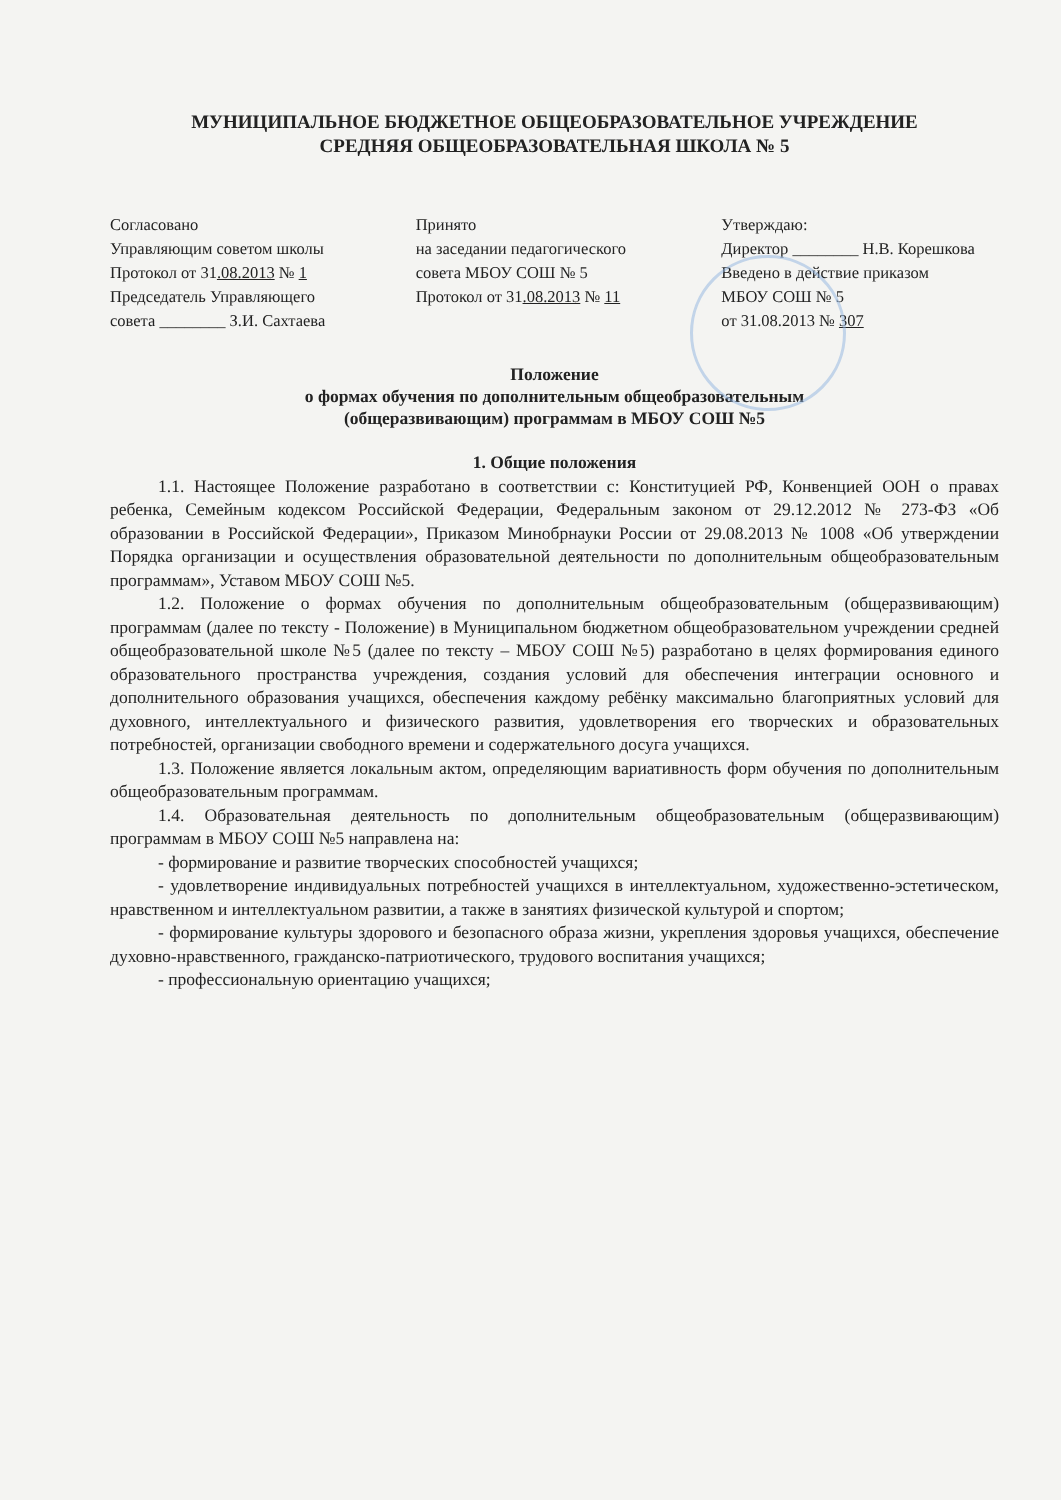МУНИЦИПАЛЬНОЕ БЮДЖЕТНОЕ ОБЩЕОБРАЗОВАТЕЛЬНОЕ УЧРЕЖДЕНИЕ
СРЕДНЯЯ ОБЩЕОБРАЗОВАТЕЛЬНАЯ ШКОЛА № 5
Согласовано
Управляющим советом школы
Протокол от 31.08.2013 № 1
Председатель Управляющего
совета ________ З.И. Сахтаева
Принято
на заседании педагогического
совета МБОУ СОШ № 5
Протокол от 31.08.2013 № 11
Утверждаю:
Директор ________ Н.В. Корешкова
Введено в действие приказом
МБОУ СОШ № 5
от 31.08.2013 № 307
Положение
о формах обучения по дополнительным общеобразовательным
(общеразвивающим) программам в МБОУ СОШ №5
1. Общие положения
1.1. Настоящее Положение разработано в соответствии с: Конституцией РФ, Конвенцией ООН о правах ребенка, Семейным кодексом Российской Федерации, Федеральным законом от 29.12.2012 № 273-ФЗ «Об образовании в Российской Федерации», Приказом Минобрнауки России от 29.08.2013 № 1008 «Об утверждении Порядка организации и осуществления образовательной деятельности по дополнительным общеобразовательным программам», Уставом МБОУ СОШ №5.
1.2. Положение о формах обучения по дополнительным общеобразовательным (общеразвивающим) программам (далее по тексту - Положение) в Муниципальном бюджетном общеобразовательном учреждении средней общеобразовательной школе №5 (далее по тексту – МБОУ СОШ №5) разработано в целях формирования единого образовательного пространства учреждения, создания условий для обеспечения интеграции основного и дополнительного образования учащихся, обеспечения каждому ребёнку максимально благоприятных условий для духовного, интеллектуального и физического развития, удовлетворения его творческих и образовательных потребностей, организации свободного времени и содержательного досуга учащихся.
1.3. Положение является локальным актом, определяющим вариативность форм обучения по дополнительным общеобразовательным программам.
1.4. Образовательная деятельность по дополнительным общеобразовательным (общеразвивающим) программам в МБОУ СОШ №5 направлена на:
- формирование и развитие творческих способностей учащихся;
- удовлетворение индивидуальных потребностей учащихся в интеллектуальном, художественно-эстетическом, нравственном и интеллектуальном развитии, а также в занятиях физической культурой и спортом;
- формирование культуры здорового и безопасного образа жизни, укрепления здоровья учащихся, обеспечение духовно-нравственного, гражданско-патриотического, трудового воспитания учащихся;
- профессиональную ориентацию учащихся;